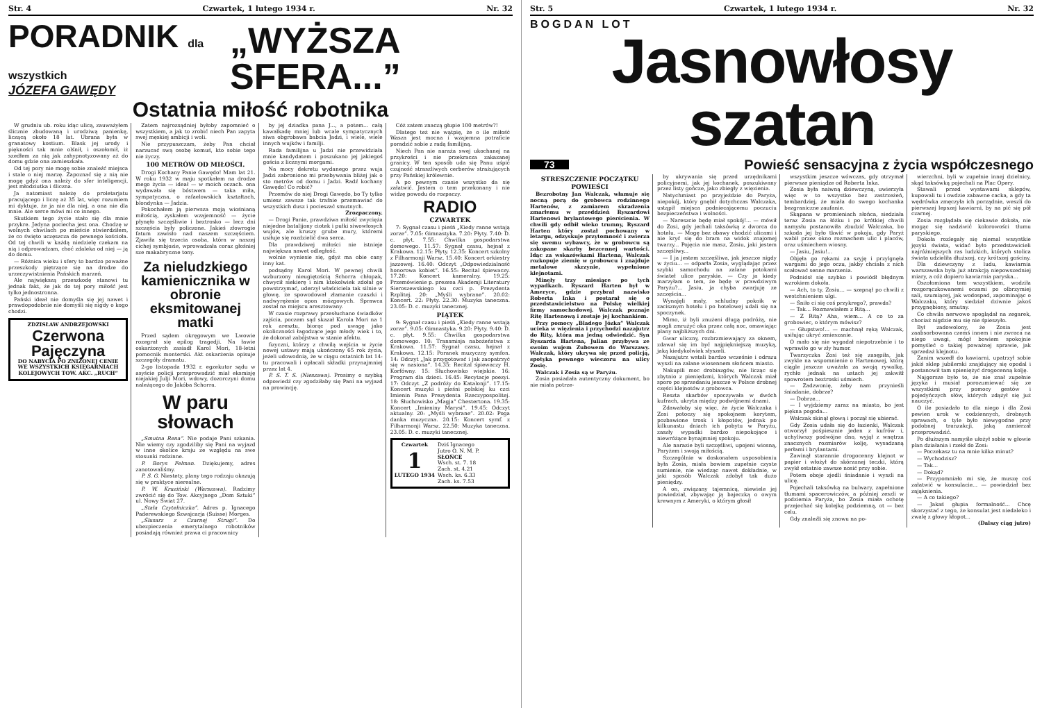Str. 4 Czwartek, 1 lutego 1934 r. Nr. 32
PORADNIK dla wszystkich
JÓZEFA GAWĘDY
„WYŻSZA SFERA...”
Ostatnia miłość robotnika
W grudniu ub. roku idąc ulicą, zauważyłem ślicznie zbudowaną i urodziwą panienkę, liczącą około 18 lat. Ubrana była w granatowy kostium. Blask jej urody i piękności tak mnie olśnił, i oszołomił, iż szedłem za nią jak zahypnotyzowany aż do domu gdzie ona zamieszkała.
Od tej pory nie mogę sobie znaleźć miejsca i stale o niej marzę. Zapoznać się z nią nie mogę gdyż ona należy do sfer inteligencji, jest młodziutka i śliczna.
Ja natomiast należę do proletarjatu pracującego i liczę aż 35 lat, więc rozumiem mi dyktuje, że ja nie dla niej, a ona nie dla mnie. Ale serce mówi mi co innego.
Skutkiem tego życie stało się dla mnie przykre. Jedyna pociecha jest ona. Chodzę w wolnych chwilach po mieście stwierdziłem, że co święto uczęszcza do pewnego kościoła. Od tej chwili w każdą niedzielę czekam na nią i odprowadzam, choć zdaleka od niej — ją do domu.
— Różnica wieku i sfery to bardzo poważne przeszkody piętrzące się na drodze do urzeczywistnienia Pańskich marzeń.
Ale największą przeszkodę stanowi tu jednak fakt, że jak do tej pory miłość jest tylko jednostronna.
Pański ideał nie domyśla się jej nawet i prawdopodobnie nie domyśli się nigdy o kogo chodzi.
ZDZISŁAW ANDRZEJOWSKI
Czerwona Pajęczyna
DO NABYCIA PO ZNIŻONEJ CENIE WE WSZYSTKICH KSIĘGARNIACH KOLEJOWYCH TOW. AKC. „RUCH”
Zatem najrozsądniej byłoby zapomnieć o wszystkiem, a jak to zrobić niech Pan zapyta swej męskiej ambicji i woli.
Nie przypuszczam, żeby Pan chciał narzucać swą osobę komuś, kto sobie tego nie życzy.
100 METRÓW OD MIŁOŚCI.
Drogi Kochany Panie Gawędo! Mam lat 21. W roku 1932 w maju spotkałem na drodze mego życia — ideał — w moich oczach. ona wydawała się bóstwem — taka miła, sympatyczna, o rafaelowskich kształtach, blondynka — Jadzia.
Pokochałem ją pierwsza moją wiośnianą miłością, zyskałem wzajemność — życie płynęło szczęśliwie i beztrosko — lecz dni szczęścia były policzone. Jakieś złowrogie fatum zawisło nad naszem szczęściem. Zjawiła się trzecia osoba, która w naszej cichej symbjozie, wprowadzała coraz głośniej sze makabryczne tony.
Za nieludzkiego kamienicznika w obronie eksmitowanej matki
Przed sądem okręgowym we Lwowie rozegrał się epilog tragedji. Na ławie oskarżonych zasiadł Karol Mori, 18-letni pomocnik monterski. Akt oskarżenia opisuje szczegóły dramatu.
2-go listopada 1932 r. egzekutor sądu w asyście policji przeprowadzić miał eksmisję niejakiej Julji Mori, wdowy, dozorczyni domu należącego do Jakóba Schorra.
W paru słowach
„Smutna Rena”. Nie podaje Pani szkania. Nie wiemy czy zgodziliby się Pani na wyjazd w inne okolice kraju ze względu na swe stosunki rodzinne.
P. Borys Felman. Dziękujemy, adres zanotowaliśmy.
P. S. G. Niestety, plany tego rodzaju okazują się w praktyce nierealne.
P. W. Kruziński (Warszawa). Radzimy zwrócić się do Tow. Akcyjnego „Dom Sztuki” ul. Nowy Świat 27.
„Stała Czytelniczka”. Adres p. Ignacego Paderewskiego Szwajcarja (Suisse) Morges.
„Ślusarz z Czarnej Strugi”. Do ubezpieczenia emerytalnego robotników posiadają również prawa ci pracownicy
by jej dziadka pana J..., a potem... całą kawalkadę mniej lub wcale sympatycznych siwa obgrobawa babcia Jadzi, i wiele, wiele innych wujków i familji.
Rada familijna u Jadzi nie przewidziała mnie kandydatem i poszukano jej jakiegoś gościa z licznymi morgami.
Na mocy dekretu wydanego przez wuja Jadzi zabroniono mi przebywania bliżej jak o sto metrów od domu i Jadzi. Radź kochany Gawędo! Co robić?
Przemów do niej Drogi Gawędo, bo Ty tylko umiesz zawsze tak trafnie przemawiać do wszystkich dusz i pocieszać smutnych.
Zrozpaczony.
— Drogi Panie, prawdziwa miłość zwycięża niejedne batalijony ciotek i pułki siwowłosych wujów, ale kruszy grube mury, któremi usiłuje się rozdzielić dwa serca.
Dla prawdziwej miłości nie istnieje największa nawet odległość.
wolnie wyniesie się, gdyż ma obie cany inny kat.
podsądny Karol Mori. W pewnej chwili wzburzony nieugiętością Schorra chłopak, chwycił siekierę i nim ktokolwiek zdołał go powstrzymać, uderzył właściciela tak silnie w głowę, że spowodował złamanie czaszki i nadwyrężenie opon mózgowych. Sprawca został na miejscu aresztowany.
W czasie rozprawy przesłuchano świadków zajścia, poczem sąd skazał Karola Mori na 1 rok aresztu, biorąc pod uwagę jako okoliczności łagodzące jego młody wiek i to, że dokonał zabójstwa w stanie afektu.
fizyczni, którzy z chwilą wejścia w życie nowej ustawy mają ukończony 65 rok życia, jeżeli udowodnią, że w ciągu ostatnich lat 14-tu pracowali i opłacali składki przynajmniej przez lat 4.
P. S. T. S. (Nieszawa). Prosimy o szybką odpowiedź czy zgodziłaby się Pani na wyjazd na prowincję.
Cóż zatem znaczą głupie 100 metrów?!
Dlatego też nie wątpię, że o ile miłość Wasza jest mocna i wzajemna potraficie poradzić sobie z radą familijną.
Niech Pan nie naraża swej ukochanej na przykrości i nie przekracza zakazanej granicy. W ten sposób uda się Panu uśpić czujność straszliwych cerberów strażujących przy Pańskiej królewnie.
A po pewnym czasie wszystko da się załatwić. Jestem o tem przekonany i nie widzę powodu do rozpaczy.
RADIO
CZWARTEK
7: Sygnał czasu i pieśń „Kiedy ranne wstają zorze”. 7.05: Gimnastyka. 7.20: Płyty. 7.40: D. c. płyt. 7.55: Chwilka gospodarstwa domowego. 11.57: Sygnał czasu, hejnał z Krakowa. 12.15: Płyty. 12.35: Koncert szkolny z Filharmonji Warsz. 15.40: Koncert orkiestry jazzowej. 16.40: Odczyt „Odpowiedzialność honorowa kobiet”. 16.55: Recital śpiewaczy. 17.20: Koncert kameralny. 19.25: Przemówienie p. prezesa Akademji Literatury Sieroszewskiego ku czci p. Prezydenta Rzplitej. 20: „Myśli wybrane”. 20.02: Koncert. 22: Płyty. 22.30: Muzyka taneczna. 23.05: D. c. muzyki tanecznej.
PIĄTEK
9: Sygnał czasu i pieśń „Kiedy ranne wstają zorze”. 9.05: Gimnastyka. 9.20: Płyty. 9.40: D. c. płyt. 9.55: Chwilka gospodarstwa domowego. 10: Transmisja nabożeństwa z Krakowa. 11.57: Sygnał czasu, hejnał z Krakowa. 12.15: Poranek muzyczny symfon. 14: Odczyt „Jak przygotować i jak zaopatrzyć się w nasiona”. 14.35: Recital śpiewaczy H. Korfówny. 15: Słuchowisko wiejskie. 16: Program dla dzieci. 16.45: Recytacje poezyi. 17: Odczyt „Z podróży do Katalonji”. 17.15: Koncert muzyki i pieśni polskiej ku czci Imienin Pana Prezydenta Rzeczypospolitej. 18: Słuchowisko „Magja” Chestertona. 19.35: Koncert „Imieniny Marysi”. 19.45: Odczyt aktualny. 20: „Myśli wybrane”. 20.02: Poga danka muzyczna. 20.15: Koncert symf. z Filharmonji Warsz. 22.50: Muzyka taneczna. 23.05: D. c. muzyki tanecznej.
Czwartek
1
LUTEGO 1934
Dziś Ignacego
Jutro O. N. M. P.
SŁOŃCE
Wsch. st. 7. 18
Zach. st. 4.21
Wsch. ks. 6.33
Zach. ks. 7.53
Str. 5 Czwartek, 1 lutego 1934 r. Nr. 32
BOGDAN LOT
Jasnowłosy szatan
73 Powieść sensacyjna z życia współczesnego
STRESZCZENIE POCZĄTKU POWIEŚCI
Bezrobotny Jan Walczak, włamuje się nocną porą do grobowca rodzinnego Hartenów, z zamiarem skradzenia zmarłemu w przeddzień Ryszardowi Hartenowi brylantowego pierścienia. W chwili gdy odbił wieko trumny, Ryszard Harten który został pochowany w letargu, odzyskuje przytomność i zwierza się swemu wybawcy, że w grobowcu są zakopane skarby bezcennej wartości. Idąc za wskazówkami Hartena, Walczak rozkopuje ziemię w grobowcu i znajduje metalowe skrzynie, wypełnione klejnotami.
Minęły trzy miesiące po tych wypadkach. Ryszard Harten był w Ameryce, gdzie przybrał nazwisko Roberta Inka i postarał się o przedstawicielstwo na Polskę wielkiej firmy samochodowej. Walczak poznaje Ritę Hartenową i zostaje jej kochankiem.
Przy pomocy „Bladego Józka” Walczak ucieka w więzienia i przychodzi nazajutrz do Rity, która ma jedną odwiedzić. Syn Ryszarda Hartena, Julian przybywa ze swoim wujem Zubowem do Warszawy. Walczak, który ukrywa się przed policją, spotyka pewnego wieczoru na ulicy Zosię.
Walczak i Zosia są w Paryżu.
Zosia posiadała autentyczny dokument, bo nie miała potrze-
by ukrywania się przed urzędnikami policyjnemi, jak jej kochanek, poszukiwany przez listy gończe, jako zbiegły z więzienia.
Natychmiast po przyjeździe do Paryża, niepokój, który gnębił dotychczas Walczaka, ustąpił miejsca podniecającemu poczuciu bezpieczeństwa i wolności.
— Nareszcie będę miał spokój!... — mówił do Zosi, gdy jechali taksówką z dworca do hotelu. — Mogę bez obawy chodzić ulicami i nie kryć się do bram na widok znajomej twarzy... Pojęcia nie masz, Zosiu, jaki jestem szczęśliwy...
— I ja jestem szczęśliwa, jak jeszcze nigdy w życiu... — odparła Zosia, wyglądając przez szybki samochodu na zalane potokami świateł ulice paryskie. — Czy ja kiedy marzyłam o tem, że będę w prawdziwym Paryżu?... Jasiu, ja chyba zwarjuję ze szczęścia...
Wynajęli mały, schludny pokoik w zacisznym hotelu i po hotelowej udali się na spoczynek.
Mimo, iż byli znużeni długą podróżą, nie mogli zmrużyć oka przez całą noc, omawiając plany najbliższych dni.
Gwar uliczny, rozbrzmiewający za oknem, zdawał się im być najpiękniejszą muzyką, jaką kiedykolwiek słyszeli.
Nazajutrz wstali bardzo wcześnie i odrazu wyszli na zalane wiosennem słońcem miasto.
Nakupili moc drobiazgów, nie licząc się zbytnio z pieniędzmi, których Walczak miał sporo po sprzedaniu jeszcze w Polsce drobnej części klejnotów z grobowca.
Reszta skarbów spoczywała w dwóch kufrach, ukryta między podwójnemi dnami.
Zdawałoby się więc, że życie Walczaka i Zosi potoczy się spokojnem korytem, pozbawione trosk i kłopotów, jednak po kilkunastu dniach ich pobytu w Paryżu, zaszły wypadki bardzo niepokojące i niewróżące bynajmniej spokoju.
Ale narazie byli szczęśliwi, upojeni wiosną, Paryżem i swoją miłością.
Szczególnie w doskonałem usposobieniu była Zosia, miała bowiem zupełnie czyste sumienie, nie wiedząc nawet dokładnie, w jaki sposób Walczak zdobył tak dużo pieniędzy.
A on, związany tajemnicą, niewiele jej powiedział, zbywając ją bajeczką o owym krewnym z Ameryki, o którym głosił
wszystkim jeszcze wówczas, gdy otrzymał pierwsze pieniądze od Roberta Inka.
Zosia była naiwną dziewczyną, uwierzyła więc w to wszystko bez zastrzeżeń, tembardziej, że miała do swego kochanka bezgraniczne zaufanie.
Skąpana w promieniach słońca, siedziała teraz Zosia na łóżku i po krótkiej chwili namysłu postanowiła zbudzić Walczaka, bo szkoda jej było tkwić w pokoju, gdy Paryż wabił przez okno rozmachem ulic i placów, oraz uśmiechem wiosny.
— Jasiu, Jasiu!...
Objęła go rękami za szyję i przylgnęła wargami do jego oczu, jakby chciała z nich scałować senne marzenia.
Podniósł się szybko i powiódł błędnym wzrokiem dokoła.
— Ach, to ty, Zosiu... — szepnął po chwili z westchnieniem ulgi.
— Śniło ci się coś przykrego?, prawda?
— Tak... Rozmawiałem z Ritą...
— Z Ritą? Aha, wiem... A co to za grobowiec, o którym mówisz?
— Głupstwo!... — machnął ręką Walczak, usiłując ukryć zmieszanie.
O mało się nie wygadał niepotrzebnie i to wprawiło go w zły humor.
Twarzyczka Zosi też się zasępiła, jak zwykle na wspomnienie o Hartenowej, którą ciągle jeszcze uważała za swoją rywalkę, rychło jednak na ustach jej zakwitł spowrotem beztroski uśmiech.
— Zadzwonię, żeby nam przynieśli śniadanie, dobrze?
— Dobrze...
— I wyjdziemy zaraz na miasto, bo jest piękna pogoda...
Walczak skinął głową i począł się ubierać.
Gdy Zosia udała się do łazienki, Walczak otworzył pośpiesznie jeden z kufrów i, uchyliwszy podwójne dno, wyjął z wnętrza znacznych rozmiarów kolję, wysadzaną perłami i brylantami.
Zawinął starannie drogocenny klejnot w papier i włożył do skórzanej teczki, którą zwykł ostatnio zawsze nosić przy sobie.
Potem oboje zjedli śniadanie i wyszli na ulicę.
Pojechali taksówką na bulwary, zapełnione tłumami spacerowiczów, a później zeszli w podziemia Paryża, bo Zosia miała ochotę przejechać się kolejką podziemną, ot — bez celu.
Gdy znaleźli się znowu na po-
wierzchni, byli w zupełnie innej dzielnicy, skąd taksówką pojechali na Plac Opery.
Stawali przed wystawami sklepów, kupowali tu i owdzie zabawne cacka, a gdy ta wędrówka zmęczyła ich porządnie, weszli do pierwszej lepszej kawiarni, by na pić się pół czarnej.
Zosia rozglądała się ciekawie dokoła, nie mogąc się nadziwić kolorowości tłumu paryskiego.
Dokoła rozlegały się niemal wszystkie języki świata, widać było przedstawicieli najróżniejszych ras ludzkich, których stolica świata udzieliła dłuższej, czy krótszej gościny.
Dla dziewczyny z ludu, kawiarnia warszawska była już atrakcją niepowszedniej miary, a cóż dopiero kawiarnia paryska...
Oszołomiona tem wszystkiem, wodziła rozgorączkowanemi oczami po olbrzymiej sali, szumiącej, jak wodospad, zapominając o Walczaku, który siedział dziwnie jakoś przygnębiony, smutny.
Co chwila nerwowo spoglądał na zegarek, chociaż nigdzie mu się nie śpieszyło.
Był zadowolony, że Zosia jest zaabsorbowana czemś innem i nie zwraca na niego uwagi, mógł bowiem spokojnie pomyśleć o takiej poważnej sprawie, jak sprzedaż klejnotu.
Zanim wszedł do kawiarni, upatrzył sobie jakiś sklep jubilerski znajdujący się opodal i postanowił tam spieniężyć drogocenną kolję.
Najgorsze było to, że nie znał zupełnie języka i musiał porozumiewać się ze wszystkimi przy pomocy gestów i pojedyńczych słów, których zdążył się już nauczyć.
O ile posiadało to dla niego i dla Zosi pewien urok w codziennych, drobnych sprawach, o tyle było niewygodne przy podobnej tranzakcji, jaką zamierzał przeprowadzić.
Po dłuższym namyśle ułożył sobie w głowie plan działania i rzekł do Zosi:
— Poczekasz tu na mnie kilka minut?
— Wychodzisz?
— Tak...
— Dokąd?
— Przypomniało mi się, że muszę coś załatwić w konsulacie... — powiedział bez zająknienia.
— A co takiego?
— Jakaś głupia formalność... Chcę skorzystać z tego, że konsulat jest niedaleko i zwalę z głowy kłopot...
(Dalszy ciąg jutro)